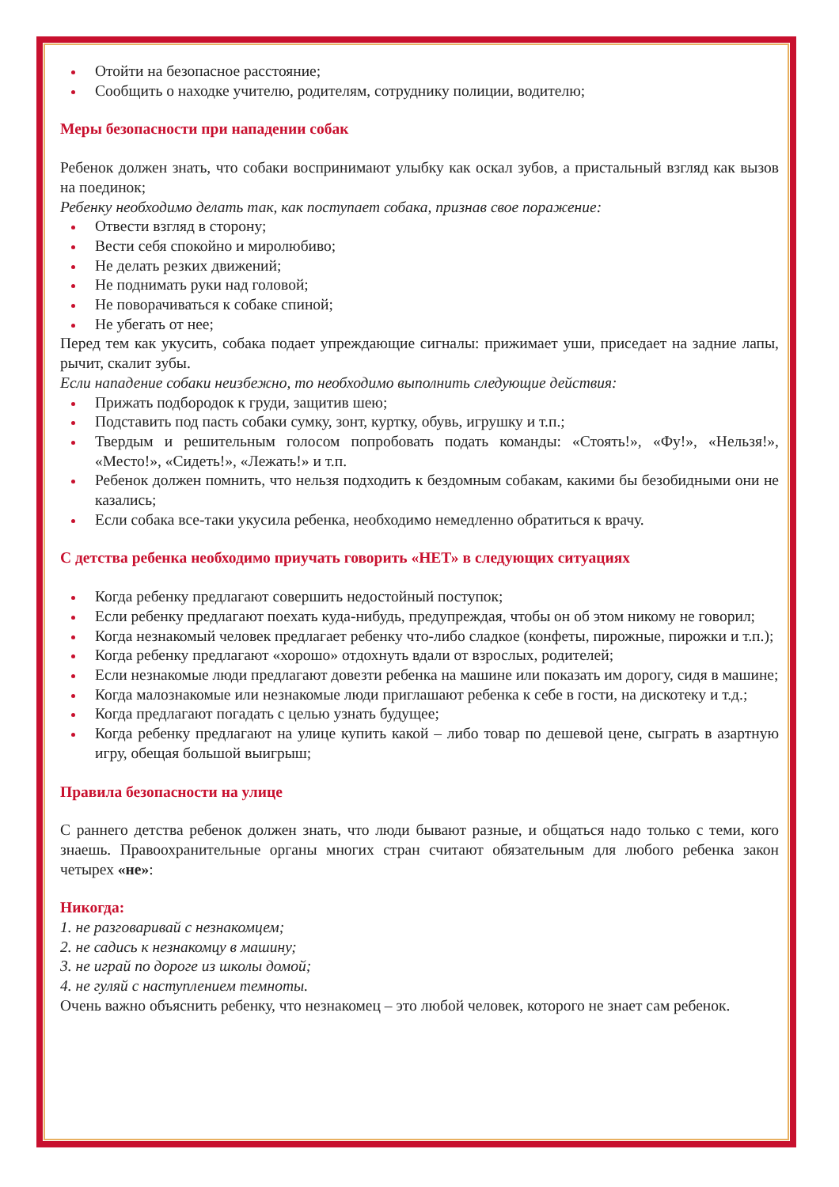Отойти на безопасное расстояние;
Сообщить о находке учителю, родителям, сотруднику полиции, водителю;
Меры безопасности при нападении собак
Ребенок должен знать, что собаки воспринимают улыбку как оскал зубов, а пристальный взгляд как вызов на поединок;
Ребенку необходимо делать так, как поступает собака, признав свое поражение:
Отвести взгляд в сторону;
Вести себя спокойно и миролюбиво;
Не делать резких движений;
Не поднимать руки над головой;
Не поворачиваться к собаке спиной;
Не убегать от нее;
Перед тем как укусить, собака подает упреждающие сигналы: прижимает уши, приседает на задние лапы, рычит, скалит зубы.
Если нападение собаки неизбежно, то необходимо выполнить следующие действия:
Прижать подбородок к груди, защитив шею;
Подставить под пасть собаки сумку, зонт, куртку, обувь, игрушку и т.п.;
Твердым и решительным голосом попробовать подать команды: «Стоять!», «Фу!», «Нельзя!», «Место!», «Сидеть!», «Лежать!» и т.п.
Ребенок должен помнить, что нельзя подходить к бездомным собакам, какими бы безобидными они не казались;
Если собака все-таки укусила ребенка, необходимо немедленно обратиться к врачу.
С детства ребенка необходимо приучать говорить «НЕТ» в следующих ситуациях
Когда ребенку предлагают совершить недостойный поступок;
Если ребенку предлагают поехать куда-нибудь, предупреждая, чтобы он об этом никому не говорил;
Когда незнакомый человек предлагает ребенку что-либо сладкое (конфеты, пирожные, пирожки и т.п.);
Когда ребенку предлагают «хорошо» отдохнуть вдали от взрослых, родителей;
Если незнакомые люди предлагают довезти ребенка на машине или показать им дорогу, сидя в машине;
Когда малознакомые или незнакомые люди приглашают ребенка к себе в гости, на дискотеку и т.д.;
Когда предлагают погадать с целью узнать будущее;
Когда ребенку предлагают на улице купить какой – либо товар по дешевой цене, сыграть в азартную игру, обещая большой выигрыш;
Правила безопасности на улице
С раннего детства ребенок должен знать, что люди бывают разные, и общаться надо только с теми, кого знаешь. Правоохранительные органы многих стран считают обязательным для любого ребенка закон четырех «не»:
Никогда:
1. не разговаривай с незнакомцем;
2. не садись к незнакомцу в машину;
3. не играй по дороге из школы домой;
4. не гуляй с наступлением темноты.
Очень важно объяснить ребенку, что незнакомец – это любой человек, которого не знает сам ребенок.